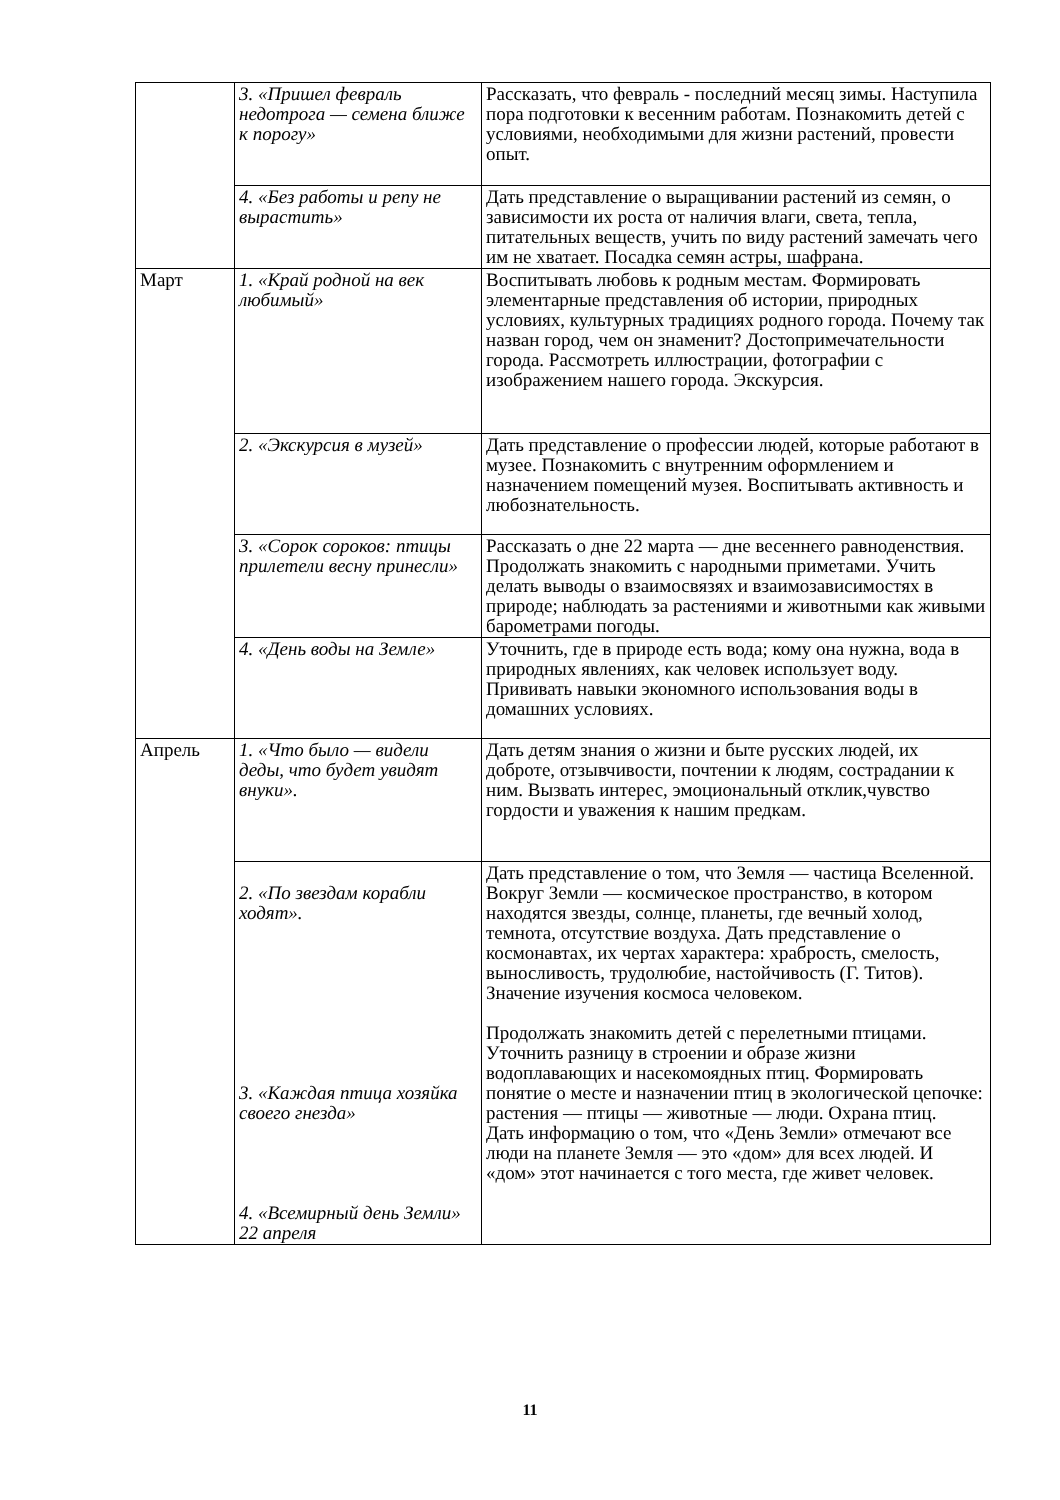| | 3. «Пришел февраль недотрога — семена ближе к порогу» | Рассказать, что февраль - последний месяц зимы. Наступила пора подготовки к весенним работам. Познакомить детей с условиями, необходимыми для жизни растений, провести опыт. |
| | 4. «Без работы и репу не вырастить» | Дать представление о выращивании растений из семян, о зависимости их роста от наличия влаги, света, тепла, питательных веществ, учить по виду растений замечать чего им не хватает. Посадка семян астры, шафрана. |
| Март | 1. «Край родной на век любимый» | Воспитывать любовь к родным местам. Формировать элементарные представления об истории, природных условиях, культурных традициях родного города. Почему так назван город, чем он знаменит? Достопримечательности города. Рассмотреть иллюстрации, фотографии с изображением нашего города. Экскурсия. |
| | 2. «Экскурсия в музей» | Дать представление о профессии людей, которые работают в музее. Познакомить с внутренним оформлением и назначением помещений музея. Воспитывать активность и любознательность. |
| | 3. «Сорок сороков: птицы прилетели весну принесли» | Рассказать о дне 22 марта — дне весеннего равноденствия. Продолжать знакомить с народными приметами. Учить делать выводы о взаимосвязях и взаимозависимостях в природе; наблюдать за растениями и животными как живыми барометрами погоды. |
| | 4. «День воды на Земле» | Уточнить, где в природе есть вода; кому она нужна, вода в природных явлениях, как человек использует воду. Прививать навыки экономного использования воды в домашних условиях. |
| Апрель | 1. «Что было — видели деды, что будет увидят внуки». | Дать детям знания о жизни и быте русских людей, их доброте, отзывчивости, почтении к людям, сострадании к ним. Вызвать интерес, эмоциональный отклик,чувство гордости и уважения к нашим предкам. |
| | 2. «По звездам корабли ходят». 3. «Каждая птица хозяйка своего гнезда» 4. «Всемирный день Земли» 22 апреля | Дать представление о том, что Земля — частица Вселенной. Вокруг Земли — космическое пространство, в котором находятся звезды, солнце, планеты, где вечный холод, темнота, отсутствие воздуха. Дать представление о космонавтах, их чертах характера: храбрость, смелость, выносливость, трудолюбие, настойчивость (Г. Титов). Значение изучения космоса человеком. Продолжать знакомить детей с перелетными птицами. Уточнить разницу в строении и образе жизни водоплавающих и насекомоядных птиц. Формировать понятие о месте и назначении птиц в экологической цепочке: растения — птицы — животные — люди. Охрана птиц. Дать информацию о том, что «День Земли» отмечают все люди на планете Земля — это «дом» для всех людей. И «дом» этот начинается с того места, где живет человек. |
11